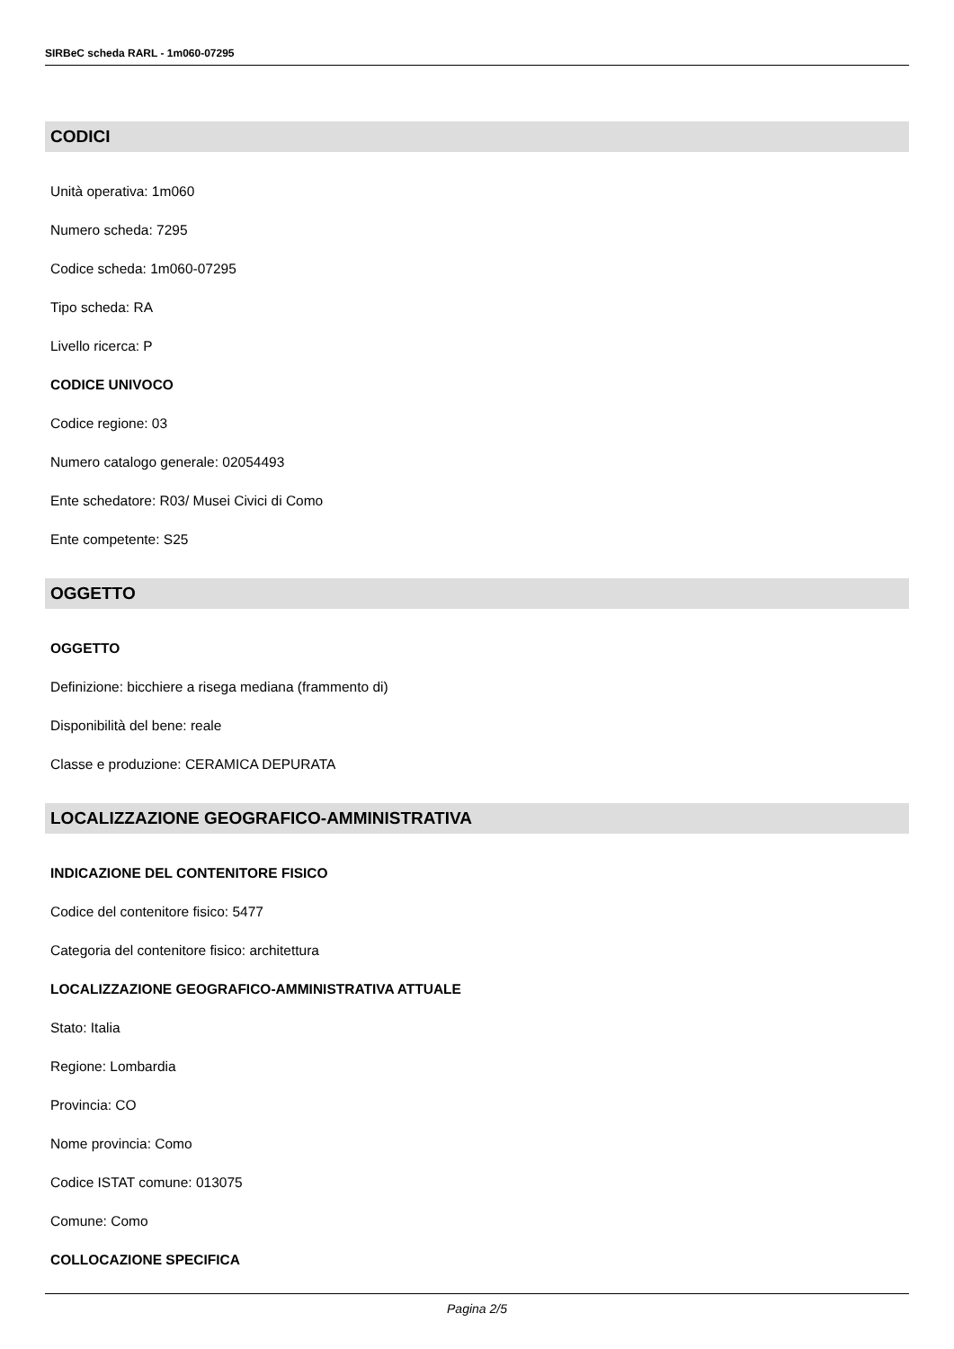SIRBeC scheda RARL - 1m060-07295
CODICI
Unità operativa: 1m060
Numero scheda: 7295
Codice scheda: 1m060-07295
Tipo scheda: RA
Livello ricerca: P
CODICE UNIVOCO
Codice regione: 03
Numero catalogo generale: 02054493
Ente schedatore: R03/ Musei Civici di Como
Ente competente: S25
OGGETTO
OGGETTO
Definizione: bicchiere a risega mediana (frammento di)
Disponibilità del bene: reale
Classe e produzione: CERAMICA DEPURATA
LOCALIZZAZIONE GEOGRAFICO-AMMINISTRATIVA
INDICAZIONE DEL CONTENITORE FISICO
Codice del contenitore fisico: 5477
Categoria del contenitore fisico: architettura
LOCALIZZAZIONE GEOGRAFICO-AMMINISTRATIVA ATTUALE
Stato: Italia
Regione: Lombardia
Provincia: CO
Nome provincia: Como
Codice ISTAT comune: 013075
Comune: Como
COLLOCAZIONE SPECIFICA
Pagina 2/5